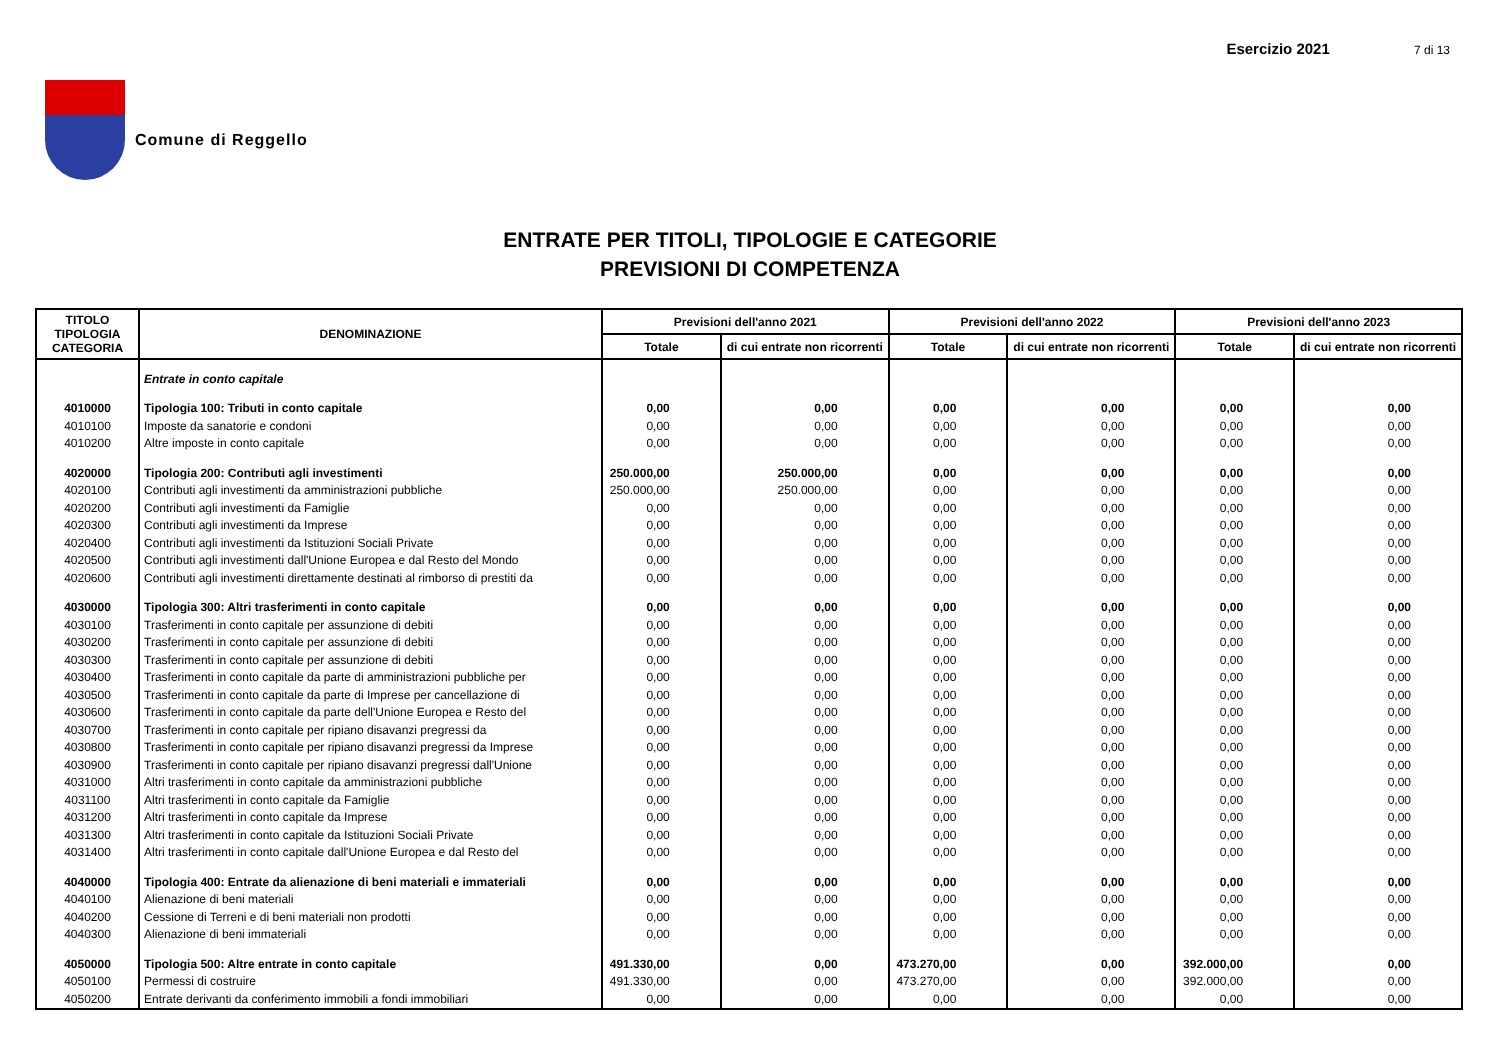Comune di Reggello
Esercizio 2021 7 di 13
ENTRATE PER TITOLI, TIPOLOGIE E CATEGORIE
PREVISIONI DI COMPETENZA
| TITOLO TIPOLOGIA CATEGORIA | DENOMINAZIONE | Previsioni dell'anno 2021 | | Previsioni dell'anno 2022 | | Previsioni dell'anno 2023 | |
| --- | --- | --- | --- | --- | --- | --- | --- |
| | | Totale | di cui entrate non ricorrenti | Totale | di cui entrate non ricorrenti | Totale | di cui entrate non ricorrenti |
| | Entrate in conto capitale | | | | | | |
| 4010000 | Tipologia 100: Tributi in conto capitale | 0,00 | 0,00 | 0,00 | 0,00 | 0,00 | 0,00 |
| 4010100 | Imposte da sanatorie e condoni | 0,00 | 0,00 | 0,00 | 0,00 | 0,00 | 0,00 |
| 4010200 | Altre imposte in conto capitale | 0,00 | 0,00 | 0,00 | 0,00 | 0,00 | 0,00 |
| 4020000 | Tipologia 200: Contributi agli investimenti | 250.000,00 | 250.000,00 | 0,00 | 0,00 | 0,00 | 0,00 |
| 4020100 | Contributi agli investimenti da amministrazioni pubbliche | 250.000,00 | 250.000,00 | 0,00 | 0,00 | 0,00 | 0,00 |
| 4020200 | Contributi agli investimenti da Famiglie | 0,00 | 0,00 | 0,00 | 0,00 | 0,00 | 0,00 |
| 4020300 | Contributi agli investimenti da Imprese | 0,00 | 0,00 | 0,00 | 0,00 | 0,00 | 0,00 |
| 4020400 | Contributi agli investimenti da Istituzioni Sociali Private | 0,00 | 0,00 | 0,00 | 0,00 | 0,00 | 0,00 |
| 4020500 | Contributi agli investimenti dall'Unione Europea e dal Resto del Mondo | 0,00 | 0,00 | 0,00 | 0,00 | 0,00 | 0,00 |
| 4020600 | Contributi agli investimenti direttamente destinati al rimborso di prestiti da | 0,00 | 0,00 | 0,00 | 0,00 | 0,00 | 0,00 |
| 4030000 | Tipologia 300: Altri trasferimenti in conto capitale | 0,00 | 0,00 | 0,00 | 0,00 | 0,00 | 0,00 |
| 4030100 | Trasferimenti in conto capitale per assunzione di debiti | 0,00 | 0,00 | 0,00 | 0,00 | 0,00 | 0,00 |
| 4030200 | Trasferimenti in conto capitale per assunzione di debiti | 0,00 | 0,00 | 0,00 | 0,00 | 0,00 | 0,00 |
| 4030300 | Trasferimenti in conto capitale per assunzione di debiti | 0,00 | 0,00 | 0,00 | 0,00 | 0,00 | 0,00 |
| 4030400 | Trasferimenti in conto capitale da parte di amministrazioni pubbliche per | 0,00 | 0,00 | 0,00 | 0,00 | 0,00 | 0,00 |
| 4030500 | Trasferimenti in conto capitale da parte di Imprese per cancellazione di | 0,00 | 0,00 | 0,00 | 0,00 | 0,00 | 0,00 |
| 4030600 | Trasferimenti in conto capitale da parte dell'Unione Europea e Resto del | 0,00 | 0,00 | 0,00 | 0,00 | 0,00 | 0,00 |
| 4030700 | Trasferimenti in conto capitale per ripiano disavanzi pregressi da | 0,00 | 0,00 | 0,00 | 0,00 | 0,00 | 0,00 |
| 4030800 | Trasferimenti in conto capitale per ripiano disavanzi pregressi da Imprese | 0,00 | 0,00 | 0,00 | 0,00 | 0,00 | 0,00 |
| 4030900 | Trasferimenti in conto capitale per ripiano disavanzi pregressi dall'Unione | 0,00 | 0,00 | 0,00 | 0,00 | 0,00 | 0,00 |
| 4031000 | Altri trasferimenti in conto capitale da amministrazioni pubbliche | 0,00 | 0,00 | 0,00 | 0,00 | 0,00 | 0,00 |
| 4031100 | Altri trasferimenti in conto capitale da Famiglie | 0,00 | 0,00 | 0,00 | 0,00 | 0,00 | 0,00 |
| 4031200 | Altri trasferimenti in conto capitale da Imprese | 0,00 | 0,00 | 0,00 | 0,00 | 0,00 | 0,00 |
| 4031300 | Altri trasferimenti in conto capitale da Istituzioni Sociali Private | 0,00 | 0,00 | 0,00 | 0,00 | 0,00 | 0,00 |
| 4031400 | Altri trasferimenti in conto capitale dall'Unione Europea e dal Resto del | 0,00 | 0,00 | 0,00 | 0,00 | 0,00 | 0,00 |
| 4040000 | Tipologia 400: Entrate da alienazione di beni materiali e immateriali | 0,00 | 0,00 | 0,00 | 0,00 | 0,00 | 0,00 |
| 4040100 | Alienazione di beni materiali | 0,00 | 0,00 | 0,00 | 0,00 | 0,00 | 0,00 |
| 4040200 | Cessione di Terreni e di beni materiali non prodotti | 0,00 | 0,00 | 0,00 | 0,00 | 0,00 | 0,00 |
| 4040300 | Alienazione di beni immateriali | 0,00 | 0,00 | 0,00 | 0,00 | 0,00 | 0,00 |
| 4050000 | Tipologia 500: Altre entrate in conto capitale | 491.330,00 | 0,00 | 473.270,00 | 0,00 | 392.000,00 | 0,00 |
| 4050100 | Permessi di costruire | 491.330,00 | 0,00 | 473.270,00 | 0,00 | 392.000,00 | 0,00 |
| 4050200 | Entrate derivanti da conferimento immobili a fondi immobiliari | 0,00 | 0,00 | 0,00 | 0,00 | 0,00 | 0,00 |